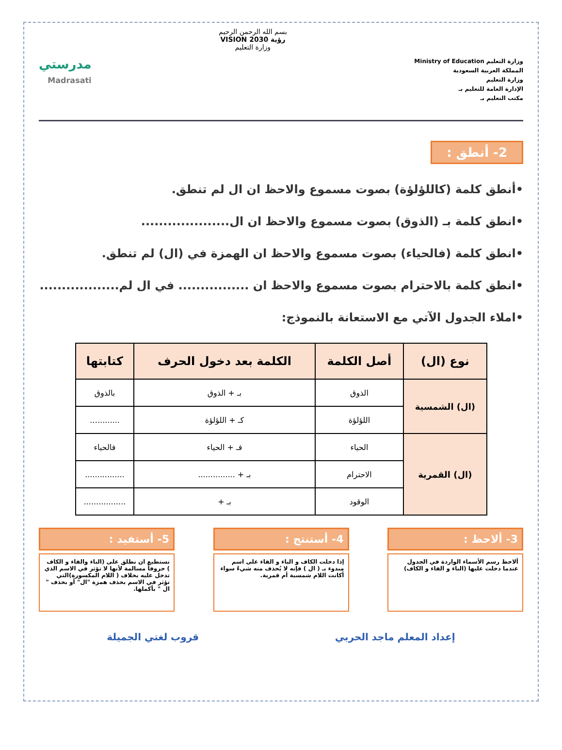وزارة التعليم Ministry of Education
المملكة العربية السعودية
وزارة التعليم
الإدارة العامة للتعليم بـ
مكتب التعليم بـ
بسم الله الرحمن الرحيم
رؤية VISION 2030
وزارة التعليم
مدرستي
Madrasati
2- أنطق :
•أنطق كلمة (كاللؤلؤة) بصوت مسموع والاحظ ان ال لم تنطق.
•انطق كلمة بـ (الذوق) بصوت مسموع والاحظ ان ال....................
•انطق كلمة (فالحياء) بصوت مسموع والاحظ ان الهمزة في (ال) لم تنطق.
•انطق كلمة بالاحترام بصوت مسموع والاحظ ان ................ في ال لم..................
•املاء الجدول الآتي مع الاستعانة بالنموذج:
| نوع (ال) | أصل الكلمة | الكلمة بعد دخول الحرف | كتابتها |
| --- | --- | --- | --- |
| (ال) الشمسية | الذوق | بـ + الذوق | بالذوق |
| | اللؤلؤة | كـ + اللؤلؤة | .........… |
| (ال) القمرية | الحياء | فـ + الحياء | فالحياء |
| | الاحترام | بـ + ............... | ................ |
| | الوقود | بـ + | ................. |
3- ألاحظ :
ألاحظ رسم الأسماء الواردة في الجدول عندما دخلت عليها (الباء و الفاء و الكاف)
4- أستنتج :
إذا دخلت الكاف و الباء و الفاء على اسم مبدوء بـ ( ال ) فإنه لا يُحذف منه شيءٌ سواء أكانت اللام شمسية أم قمرية.
5- أستفيد :
نستطيع ان نطلق على (الباء والفاء و الكاف ) حروفاً مسالمة لأنها لا تؤثر في الاسم الذي تدخل عليه بخلاف ( اللام المكسورة)التي تؤثر في الاسم بحذف همزة "ال" أو بحذف " ال " بأكملها.
إعداد المعلم ماجد الحربي قروب لغتي الجميلة